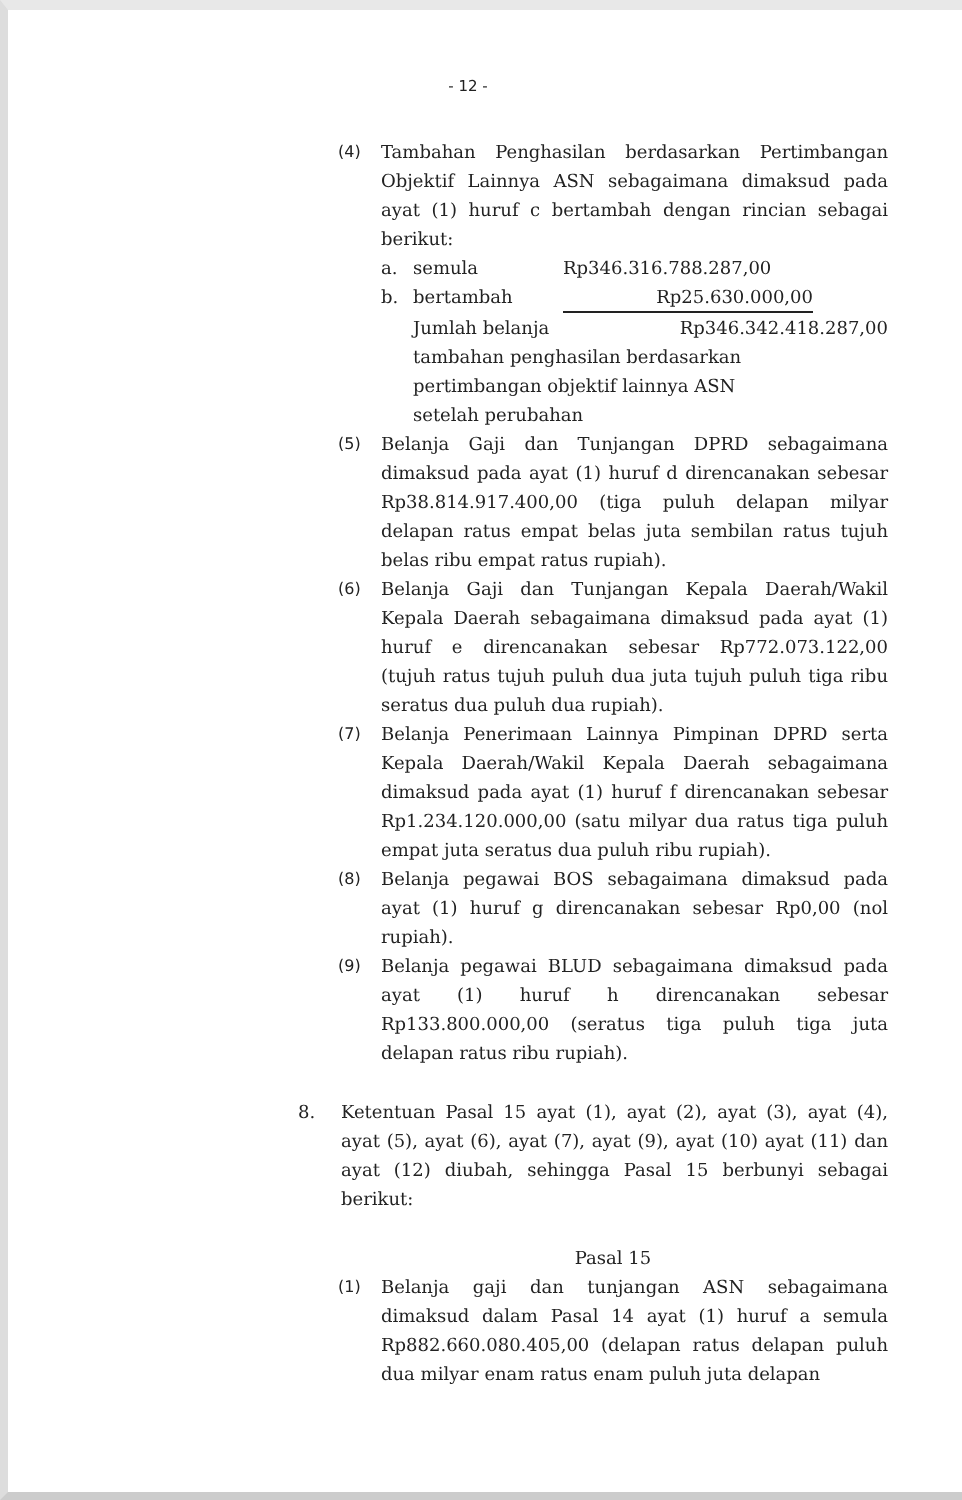- 12 -
(4) Tambahan Penghasilan berdasarkan Pertimbangan Objektif Lainnya ASN sebagaimana dimaksud pada ayat (1) huruf c bertambah dengan rincian sebagai berikut:
a. semula Rp346.316.788.287,00
b. bertambah Rp25.630.000,00
Jumlah belanja Rp346.342.418.287,00
tambahan penghasilan berdasarkan
pertimbangan objektif lainnya ASN
setelah perubahan
(5) Belanja Gaji dan Tunjangan DPRD sebagaimana dimaksud pada ayat (1) huruf d direncanakan sebesar Rp38.814.917.400,00 (tiga puluh delapan milyar delapan ratus empat belas juta sembilan ratus tujuh belas ribu empat ratus rupiah).
(6) Belanja Gaji dan Tunjangan Kepala Daerah/Wakil Kepala Daerah sebagaimana dimaksud pada ayat (1) huruf e direncanakan sebesar Rp772.073.122,00 (tujuh ratus tujuh puluh dua juta tujuh puluh tiga ribu seratus dua puluh dua rupiah).
(7) Belanja Penerimaan Lainnya Pimpinan DPRD serta Kepala Daerah/Wakil Kepala Daerah sebagaimana dimaksud pada ayat (1) huruf f direncanakan sebesar Rp1.234.120.000,00 (satu milyar dua ratus tiga puluh empat juta seratus dua puluh ribu rupiah).
(8) Belanja pegawai BOS sebagaimana dimaksud pada ayat (1) huruf g direncanakan sebesar Rp0,00 (nol rupiah).
(9) Belanja pegawai BLUD sebagaimana dimaksud pada ayat (1) huruf h direncanakan sebesar Rp133.800.000,00 (seratus tiga puluh tiga juta delapan ratus ribu rupiah).
8. Ketentuan Pasal 15 ayat (1), ayat (2), ayat (3), ayat (4), ayat (5), ayat (6), ayat (7), ayat (9), ayat (10) ayat (11) dan ayat (12) diubah, sehingga Pasal 15 berbunyi sebagai berikut:
Pasal 15
(1) Belanja gaji dan tunjangan ASN sebagaimana dimaksud dalam Pasal 14 ayat (1) huruf a semula Rp882.660.080.405,00 (delapan ratus delapan puluh dua milyar enam ratus enam puluh juta delapan